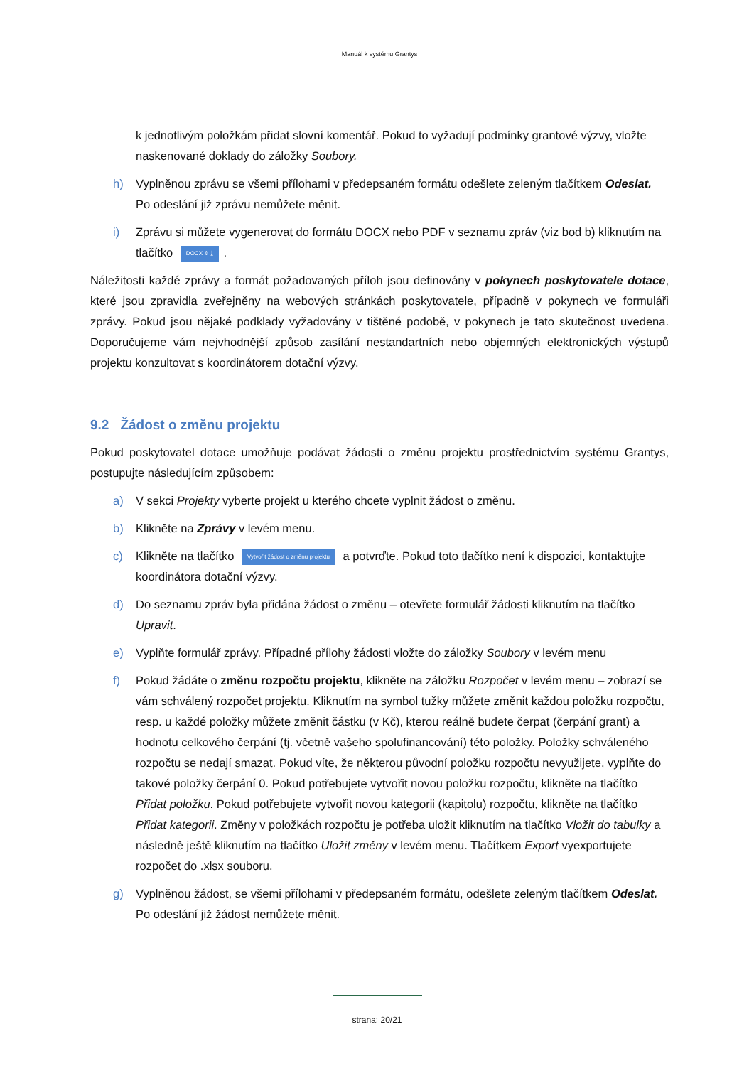Manuál k systému Grantys
k jednotlivým položkám přidat slovní komentář. Pokud to vyžadují podmínky grantové výzvy, vložte naskenované doklady do záložky Soubory.
h) Vyplněnou zprávu se všemi přílohami v předepsaném formátu odešlete zeleným tlačítkem Odeslat. Po odeslání již zprávu nemůžete měnit.
i) Zprávu si můžete vygenerovat do formátu DOCX nebo PDF v seznamu zpráv (viz bod b) kliknutím na tlačítko DOCX ⇕ ⤓.
Náležitosti každé zprávy a formát požadovaných příloh jsou definovány v pokynech poskytovatele dotace, které jsou zpravidla zveřejněny na webových stránkách poskytovatele, případně v pokynech ve formuláři zprávy. Pokud jsou nějaké podklady vyžadovány v tištěné podobě, v pokynech je tato skutečnost uvedena. Doporučujeme vám nejvhodnější způsob zasílání nestandartních nebo objemných elektronických výstupů projektu konzultovat s koordinátorem dotační výzvy.
9.2 Žádost o změnu projektu
Pokud poskytovatel dotace umožňuje podávat žádosti o změnu projektu prostřednictvím systému Grantys, postupujte následujícím způsobem:
a) V sekci Projekty vyberte projekt u kterého chcete vyplnit žádost o změnu.
b) Klikněte na Zprávy v levém menu.
c) Klikněte na tlačítko Vytvořit žádost o změnu projektu a potvrďte. Pokud toto tlačítko není k dispozici, kontaktujte koordinátora dotační výzvy.
d) Do seznamu zpráv byla přidána žádost o změnu – otevřete formulář žádosti kliknutím na tlačítko Upravit.
e) Vyplňte formulář zprávy. Případné přílohy žádosti vložte do záložky Soubory v levém menu
f) Pokud žádáte o změnu rozpočtu projektu, klikněte na záložku Rozpočet v levém menu – zobrazí se vám schválený rozpočet projektu. Kliknutím na symbol tužky můžete změnit každou položku rozpočtu, resp. u každé položky můžete změnit částku (v Kč), kterou reálně budete čerpat (čerpání grant) a hodnotu celkového čerpání (tj. včetně vašeho spolufinancování) této položky. Položky schváleného rozpočtu se nedají smazat. Pokud víte, že některou původní položku rozpočtu nevyužijete, vyplňte do takové položky čerpání 0. Pokud potřebujete vytvořit novou položku rozpočtu, klikněte na tlačítko Přidat položku. Pokud potřebujete vytvořit novou kategorii (kapitolu) rozpočtu, klikněte na tlačítko Přidat kategorii. Změny v položkách rozpočtu je potřeba uložit kliknutím na tlačítko Vložit do tabulky a následně ještě kliknutím na tlačítko Uložit změny v levém menu. Tlačítkem Export vyexportujete rozpočet do .xlsx souboru.
g) Vyplněnou žádost, se všemi přílohami v předepsaném formátu, odešlete zeleným tlačítkem Odeslat. Po odeslání již žádost nemůžete měnit.
strana: 20/21